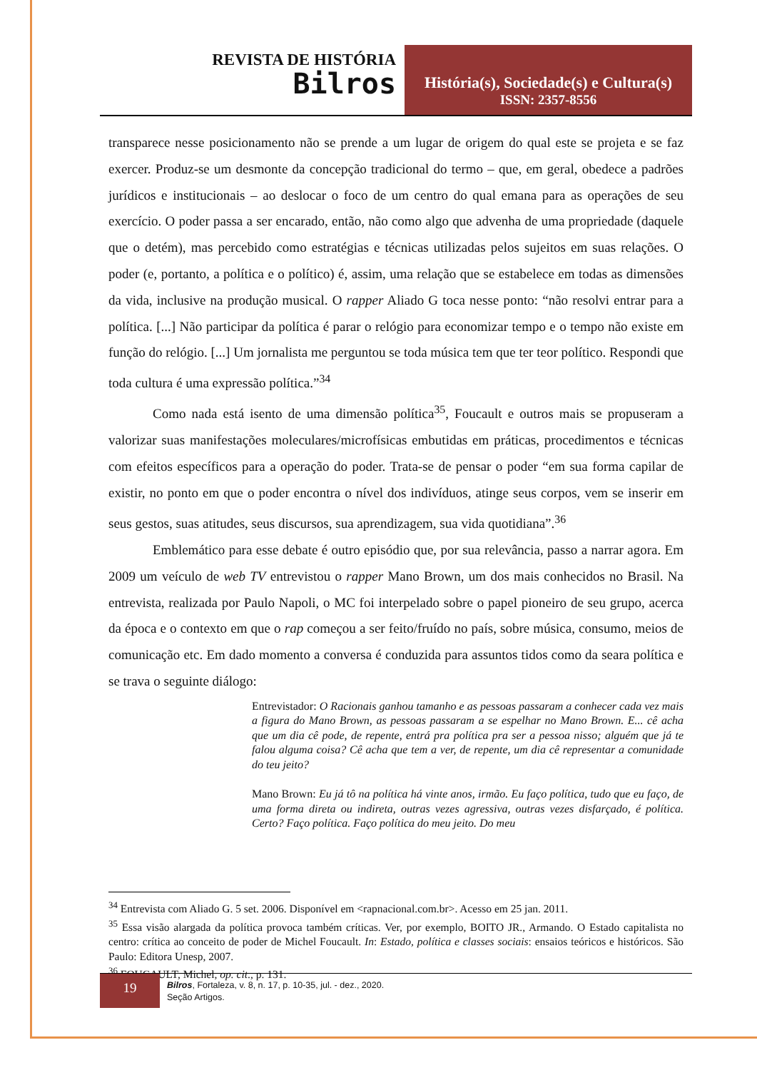REVISTA DE HISTÓRIA
Bilros
História(s), Sociedade(s) e Cultura(s)
ISSN: 2357-8556
transparece nesse posicionamento não se prende a um lugar de origem do qual este se projeta e se faz exercer. Produz-se um desmonte da concepção tradicional do termo – que, em geral, obedece a padrões jurídicos e institucionais – ao deslocar o foco de um centro do qual emana para as operações de seu exercício. O poder passa a ser encarado, então, não como algo que advenha de uma propriedade (daquele que o detém), mas percebido como estratégias e técnicas utilizadas pelos sujeitos em suas relações. O poder (e, portanto, a política e o político) é, assim, uma relação que se estabelece em todas as dimensões da vida, inclusive na produção musical. O rapper Aliado G toca nesse ponto: “não resolvi entrar para a política. [...] Não participar da política é parar o relógio para economizar tempo e o tempo não existe em função do relógio. [...] Um jornalista me perguntou se toda música tem que ter teor político. Respondi que toda cultura é uma expressão política.”<sup>34</sup>
Como nada está isento de uma dimensão política<sup>35</sup>, Foucault e outros mais se propuseram a valorizar suas manifestações moleculares/microfísicas embutidas em práticas, procedimentos e técnicas com efeitos específicos para a operação do poder. Trata-se de pensar o poder “em sua forma capilar de existir, no ponto em que o poder encontra o nível dos indivíduos, atinge seus corpos, vem se inserir em seus gestos, suas atitudes, seus discursos, sua aprendizagem, sua vida quotidiana”.<sup>36</sup>
Emblemático para esse debate é outro episódio que, por sua relevância, passo a narrar agora. Em 2009 um veículo de web TV entrevistou o rapper Mano Brown, um dos mais conhecidos no Brasil. Na entrevista, realizada por Paulo Napoli, o MC foi interpelado sobre o papel pioneiro de seu grupo, acerca da época e o contexto em que o rap começou a ser feito/fruído no país, sobre música, consumo, meios de comunicação etc. Em dado momento a conversa é conduzida para assuntos tidos como da seara política e se trava o seguinte diálogo:
Entrevistador: O Racionais ganhou tamanho e as pessoas passaram a conhecer cada vez mais a figura do Mano Brown, as pessoas passaram a se espelhar no Mano Brown. E... cê acha que um dia cê pode, de repente, entrá pra política pra ser a pessoa nisso; alguém que já te falou alguma coisa? Cê acha que tem a ver, de repente, um dia cê representar a comunidade do teu jeito?
Mano Brown: Eu já tô na política há vinte anos, irmão. Eu faço política, tudo que eu faço, de uma forma direta ou indireta, outras vezes agressiva, outras vezes disfarçado, é política. Certo? Faço política. Faço política do meu jeito. Do meu
<sup>34</sup> Entrevista com Aliado G. 5 set. 2006. Disponível em <rapnacional.com.br>. Acesso em 25 jan. 2011.
<sup>35</sup> Essa visão alargada da política provoca também críticas. Ver, por exemplo, BOITO JR., Armando. O Estado capitalista no centro: crítica ao conceito de poder de Michel Foucault. In: Estado, política e classes sociais: ensaios teóricos e históricos. São Paulo: Editora Unesp, 2007.
<sup>36</sup> FOUCAULT, Michel, op. cit., p. 131.
19
Bilros, Fortaleza, v. 8, n. 17, p. 10-35, jul. - dez., 2020.
Seção Artigos.